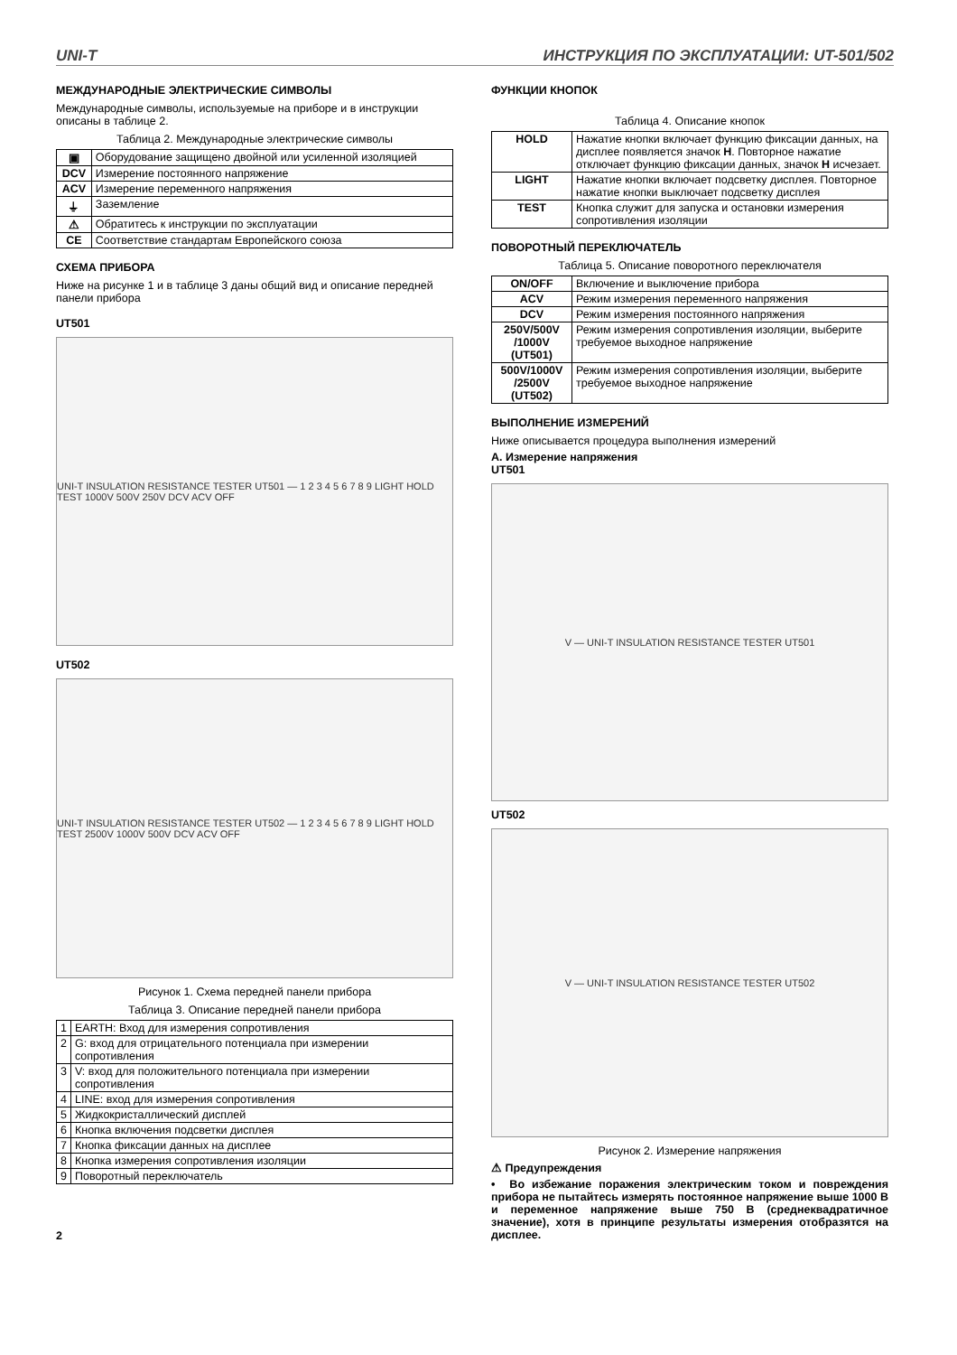UNI-T ИНСТРУКЦИЯ ПО ЭКСПЛУАТАЦИИ: UT-501/502
МЕЖДУНАРОДНЫЕ ЭЛЕКТРИЧЕСКИЕ СИМВОЛЫ
Международные символы, используемые на приборе и в инструкции описаны в таблице 2.
Таблица 2. Международные электрические символы
| ▣ | Оборудование защищено двойной или усиленной изоляцией |
| DCV | Измерение постоянного напряжение |
| ACV | Измерение переменного напряжения |
| ⏚ | Заземление |
| ⚠ | Обратитесь к инструкции по эксплуатации |
| CE | Соответствие стандартам Европейского союза |
СХЕМА ПРИБОРА
Ниже на рисунке 1 и в таблице 3 даны общий вид и описание передней панели прибора
UT501
UNI-T INSULATION RESISTANCE TESTER UT501 — 1 2 3 4 5 6 7 8 9 LIGHT HOLD TEST 1000V 500V 250V DCV ACV OFF
UT502
UNI-T INSULATION RESISTANCE TESTER UT502 — 1 2 3 4 5 6 7 8 9 LIGHT HOLD TEST 2500V 1000V 500V DCV ACV OFF
Рисунок 1. Схема передней панели прибора
Таблица 3. Описание передней панели прибора
| 1 | EARTH: Вход для измерения сопротивления |
| 2 | G: вход для отрицательного потенциала при измерении сопротивления |
| 3 | V: вход для положительного потенциала при измерении сопротивления |
| 4 | LINE: вход для измерения сопротивления |
| 5 | Жидкокристаллический дисплей |
| 6 | Кнопка включения подсветки дисплея |
| 7 | Кнопка фиксации данных на дисплее |
| 8 | Кнопка измерения сопротивления изоляции |
| 9 | Поворотный переключатель |
2
ФУНКЦИИ КНОПОК
Таблица 4. Описание кнопок
| HOLD | Нажатие кнопки включает функцию фиксации данных, на дисплее появляется значок H . Повторное нажатие отключает функцию фиксации данных, значок H исчезает. |
| LIGHT | Нажатие кнопки включает подсветку дисплея. Повторное нажатие кнопки выключает подсветку дисплея |
| TEST | Кнопка служит для запуска и остановки измерения сопротивления изоляции |
ПОВОРОТНЫЙ ПЕРЕКЛЮЧАТЕЛЬ
Таблица 5. Описание поворотного переключателя
| ON/OFF | Включение и выключение прибора |
| ACV | Режим измерения переменного напряжения |
| DCV | Режим измерения постоянного напряжения |
| 250V/500V /1000V (UT501) | Режим измерения сопротивления изоляции, выберите требуемое выходное напряжение |
| 500V/1000V /2500V (UT502) | Режим измерения сопротивления изоляции, выберите требуемое выходное напряжение |
ВЫПОЛНЕНИЕ ИЗМЕРЕНИЙ
Ниже описывается процедура выполнения измерений
A. Измерение напряжения
UT501
V — UNI-T INSULATION RESISTANCE TESTER UT501
UT502
V — UNI-T INSULATION RESISTANCE TESTER UT502
Рисунок 2. Измерение напряжения
⚠ Предупреждения
• Во избежание поражения электрическим током и повреждения прибора не пытайтесь измерять постоянное напряжение выше 1000 В и переменное напряжение выше 750 В (среднеквадратичное значение), хотя в принципе результаты измерения отобразятся на дисплее.